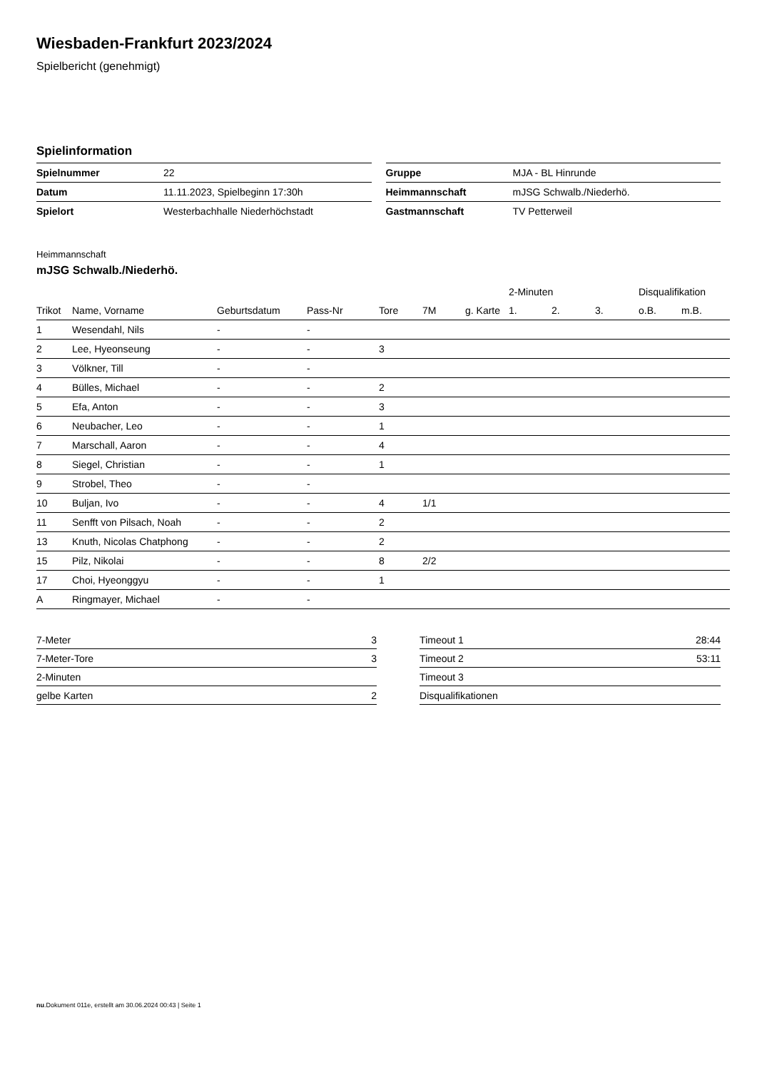Wiesbaden-Frankfurt 2023/2024
Spielbericht (genehmigt)
Spielinformation
| Spielnummer | 22 |
| Datum | 11.11.2023, Spielbeginn 17:30h |
| Spielort | Westerbachhalle Niederhöchstadt |
| Gruppe | MJA - BL Hinrunde |
| Heimmannschaft | mJSG Schwalb./Niederhö. |
| Gastmannschaft | TV Petterweil |
Heimmannschaft
mJSG Schwalb./Niederhö.
| | | | | | | | 2-Minuten | | | Disqualifikation | |
| --- | --- | --- | --- | --- | --- | --- | --- | --- | --- | --- | --- |
| Trikot | Name, Vorname | Geburtsdatum | Pass-Nr | Tore | 7M | g. Karte | 1. | 2. | 3. | o.B. | m.B. |
| 1 | Wesendahl, Nils | - | - | | | | | | | | |
| 2 | Lee, Hyeonseung | - | - | 3 | | | | | | | |
| 3 | Völkner, Till | - | - | | | | | | | | |
| 4 | Bülles, Michael | - | - | 2 | | | | | | | |
| 5 | Efa, Anton | - | - | 3 | | | | | | | |
| 6 | Neubacher, Leo | - | - | 1 | | | | | | | |
| 7 | Marschall, Aaron | - | - | 4 | | | | | | | |
| 8 | Siegel, Christian | - | - | 1 | | | | | | | |
| 9 | Strobel, Theo | - | - | | | | | | | | |
| 10 | Buljan, Ivo | - | - | 4 | 1/1 | | | | | | |
| 11 | Senfft von Pilsach, Noah | - | - | 2 | | | | | | | |
| 13 | Knuth, Nicolas Chatphong | - | - | 2 | | | | | | | |
| 15 | Pilz, Nikolai | - | - | 8 | 2/2 | | | | | | |
| 17 | Choi, Hyeonggyu | - | - | 1 | | | | | | | |
| A | Ringmayer, Michael | - | - | | | | | | | | |
| 7-Meter | 3 |
| 7-Meter-Tore | 3 |
| 2-Minuten | |
| gelbe Karten | 2 |
| Timeout 1 | 28:44 |
| Timeout 2 | 53:11 |
| Timeout 3 | |
| Disqualifikationen | |
nu.Dokument 011e, erstellt am 30.06.2024 00:43 | Seite 1